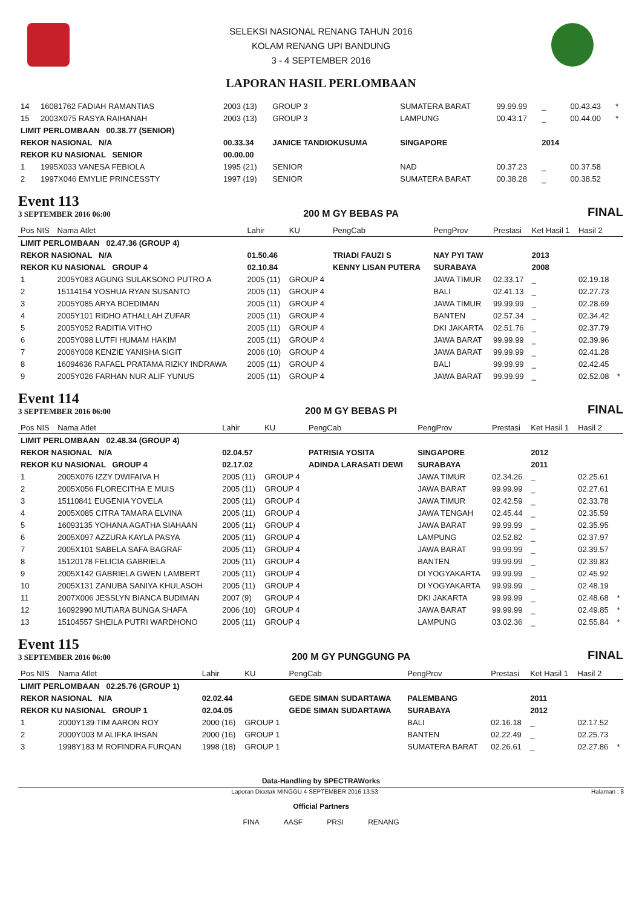SELEKSI NASIONAL RENANG TAHUN 2016
KOLAM RENANG UPI BANDUNG
3 - 4 SEPTEMBER 2016
LAPORAN HASIL PERLOMBAAN
| 14 | 16081762 FADIAH RAMANTIAS | 2003 (13) | GROUP 3 | | SUMATERA BARAT | 99.99.99 | _ | 00.43.43 | * |
| 15 | 2003X075 RASYA RAIHANAH | 2003 (13) | GROUP 3 | | LAMPUNG | 00.43.17 | _ | 00.44.00 | * |
| LIMIT PERLOMBAAN 00.38.77 (SENIOR) | | | | | | | | | |
| REKOR NASIONAL N/A | | 00.33.34 | JANICE TANDIOKUSUMA | | SINGAPORE | | 2014 | | |
| REKOR KU NASIONAL SENIOR | | 00.00.00 | | | | | | | |
| 1 | 1995X033 VANESA FEBIOLA | 1995 (21) | SENIOR | | NAD | 00.37.23 | _ | 00.37.58 | |
| 2 | 1997X046 EMYLIE PRINCESSTY | 1997 (19) | SENIOR | | SUMATERA BARAT | 00.38.28 | _ | 00.38.52 | |
Event 113
3 SEPTEMBER 2016 06:00
200 M GY BEBAS PA
FINAL
| Pos NIS | Nama Atlet | Lahir | KU | PengCab | PengProv | Prestasi | Ket Hasil 1 | Hasil 2 | |
| --- | --- | --- | --- | --- | --- | --- | --- | --- | --- |
| LIMIT PERLOMBAAN 02.47.36 (GROUP 4) | | | | | | | | | |
| REKOR NASIONAL N/A | | 01.50.46 | | TRIADI FAUZI S | NAY PYI TAW | | 2013 | | |
| REKOR KU NASIONAL GROUP 4 | | 02.10.84 | | KENNY LISAN PUTERA | SURABAYA | | 2008 | | |
| 1 | 2005Y083 AGUNG SULAKSONO PUTRO A | 2005 (11) | GROUP 4 | | JAWA TIMUR | 02.33.17 | _ | 02.19.18 | |
| 2 | 15114154 YOSHUA RYAN SUSANTO | 2005 (11) | GROUP 4 | | BALI | 02.41.13 | _ | 02.27.73 | |
| 3 | 2005Y085 ARYA BOEDIMAN | 2005 (11) | GROUP 4 | | JAWA TIMUR | 99.99.99 | _ | 02.28.69 | |
| 4 | 2005Y101 RIDHO ATHALLAH ZUFAR | 2005 (11) | GROUP 4 | | BANTEN | 02.57.34 | _ | 02.34.42 | |
| 5 | 2005Y052 RADITIA VITHO | 2005 (11) | GROUP 4 | | DKI JAKARTA | 02.51.76 | _ | 02.37.79 | |
| 6 | 2005Y098 LUTFI HUMAM HAKIM | 2005 (11) | GROUP 4 | | JAWA BARAT | 99.99.99 | _ | 02.39.96 | |
| 7 | 2006Y008 KENZIE YANISHA SIGIT | 2006 (10) | GROUP 4 | | JAWA BARAT | 99.99.99 | _ | 02.41.28 | |
| 8 | 16094636 RAFAEL PRATAMA RIZKY INDRAWA | 2005 (11) | GROUP 4 | | BALI | 99.99.99 | _ | 02.42.45 | |
| 9 | 2005Y026 FARHAN NUR ALIF YUNUS | 2005 (11) | GROUP 4 | | JAWA BARAT | 99.99.99 | _ | 02.52.08 | * |
Event 114
3 SEPTEMBER 2016 06:00
200 M GY BEBAS PI
FINAL
| Pos NIS | Nama Atlet | Lahir | KU | PengCab | PengProv | Prestasi | Ket Hasil 1 | Hasil 2 | |
| --- | --- | --- | --- | --- | --- | --- | --- | --- | --- |
| LIMIT PERLOMBAAN 02.48.34 (GROUP 4) | | | | | | | | | |
| REKOR NASIONAL N/A | | 02.04.57 | | PATRISIA YOSITA | SINGAPORE | | 2012 | | |
| REKOR KU NASIONAL GROUP 4 | | 02.17.02 | | ADINDA LARASATI DEWI | SURABAYA | | 2011 | | |
| 1 | 2005X076 IZZY DWIFAIVA H | 2005 (11) | GROUP 4 | | JAWA TIMUR | 02.34.26 | _ | 02.25.61 | |
| 2 | 2005X056 FLORECITHA E MUIS | 2005 (11) | GROUP 4 | | JAWA BARAT | 99.99.99 | _ | 02.27.61 | |
| 3 | 15110841 EUGENIA YOVELA | 2005 (11) | GROUP 4 | | JAWA TIMUR | 02.42.59 | _ | 02.33.78 | |
| 4 | 2005X085 CITRA TAMARA ELVINA | 2005 (11) | GROUP 4 | | JAWA TENGAH | 02.45.44 | _ | 02.35.59 | |
| 5 | 16093135 YOHANA AGATHA SIAHAAN | 2005 (11) | GROUP 4 | | JAWA BARAT | 99.99.99 | _ | 02.35.95 | |
| 6 | 2005X097 AZZURA KAYLA PASYA | 2005 (11) | GROUP 4 | | LAMPUNG | 02.52.82 | _ | 02.37.97 | |
| 7 | 2005X101 SABELA SAFA BAGRAF | 2005 (11) | GROUP 4 | | JAWA BARAT | 99.99.99 | _ | 02.39.57 | |
| 8 | 15120178 FELICIA GABRIELA | 2005 (11) | GROUP 4 | | BANTEN | 99.99.99 | _ | 02.39.83 | |
| 9 | 2005X142 GABRIELA GWEN LAMBERT | 2005 (11) | GROUP 4 | | DI YOGYAKARTA | 99.99.99 | _ | 02.45.92 | |
| 10 | 2005X131 ZANUBA SANIYA KHULASOH | 2005 (11) | GROUP 4 | | DI YOGYAKARTA | 99.99.99 | _ | 02.48.19 | |
| 11 | 2007X006 JESSLYN BIANCA BUDIMAN | 2007 (9) | GROUP 4 | | DKI JAKARTA | 99.99.99 | _ | 02.48.68 | * |
| 12 | 16092990 MUTIARA BUNGA SHAFA | 2006 (10) | GROUP 4 | | JAWA BARAT | 99.99.99 | _ | 02.49.85 | * |
| 13 | 15104557 SHEILA PUTRI WARDHONO | 2005 (11) | GROUP 4 | | LAMPUNG | 03.02.36 | _ | 02.55.84 | * |
Event 115
3 SEPTEMBER 2016 06:00
200 M GY PUNGGUNG PA
FINAL
| Pos NIS | Nama Atlet | Lahir | KU | PengCab | PengProv | Prestasi | Ket Hasil 1 | Hasil 2 | |
| --- | --- | --- | --- | --- | --- | --- | --- | --- | --- |
| LIMIT PERLOMBAAN 02.25.76 (GROUP 1) | | | | | | | | | |
| REKOR NASIONAL N/A | | 02.02.44 | | GEDE SIMAN SUDARTAWA | PALEMBANG | | 2011 | | |
| REKOR KU NASIONAL GROUP 1 | | 02.04.05 | | GEDE SIMAN SUDARTAWA | SURABAYA | | 2012 | | |
| 1 | 2000Y139 TIM AARON ROY | 2000 (16) | GROUP 1 | | BALI | 02.16.18 | _ | 02.17.52 | |
| 2 | 2000Y003 M ALIFKA IHSAN | 2000 (16) | GROUP 1 | | BANTEN | 02.22.49 | _ | 02.25.73 | |
| 3 | 1998Y183 M ROFINDRA FURQAN | 1998 (18) | GROUP 1 | | SUMATERA BARAT | 02.26.61 | _ | 02.27.86 | * |
Data-Handling by SPECTRAWorks
Laporan Dicetak MINGGU 4 SEPTEMBER 2016 13:53 Halaman : 8
Official Partners
FINA AASF PRSI RENANG